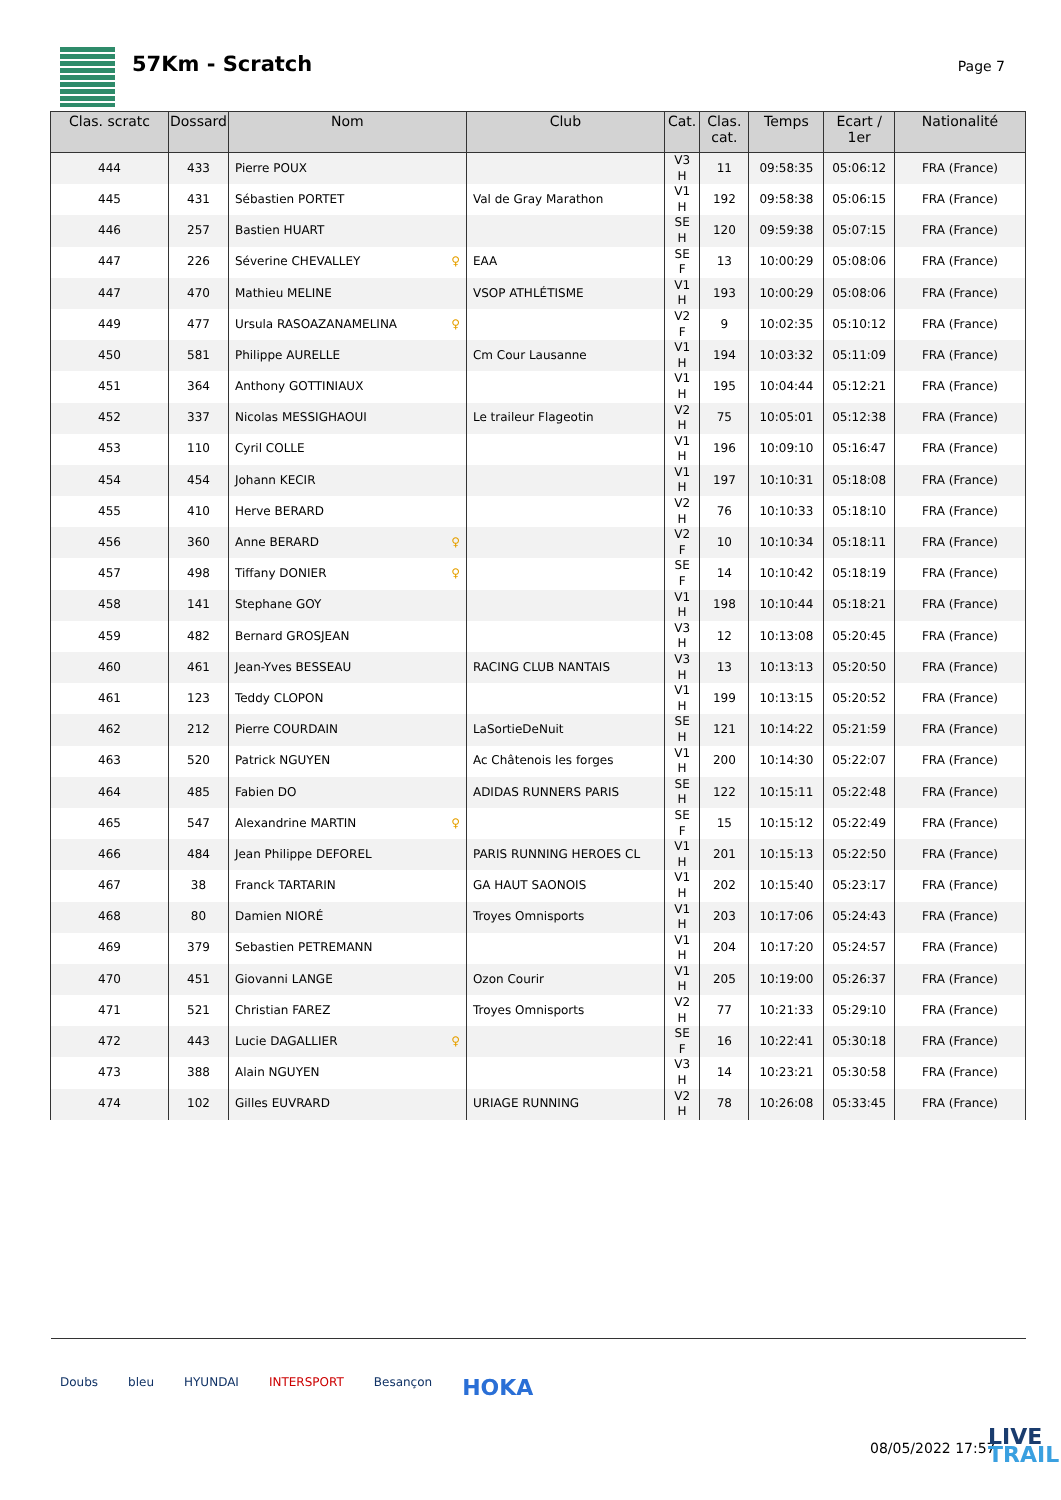57Km - Scratch
Page 7
| Clas. scratc | Dossard | Nom | Club | Cat. | Clas. cat. | Temps | Ecart / 1er | Nationalité |
| --- | --- | --- | --- | --- | --- | --- | --- | --- |
| 444 | 433 | Pierre POUX | | V3 H | 11 | 09:58:35 | 05:06:12 | FRA (France) |
| 445 | 431 | Sébastien PORTET | Val de Gray Marathon | V1 H | 192 | 09:58:38 | 05:06:15 | FRA (France) |
| 446 | 257 | Bastien HUART | | SE H | 120 | 09:59:38 | 05:07:15 | FRA (France) |
| 447 | 226 | Séverine CHEVALLEY ♀ | EAA | SE F | 13 | 10:00:29 | 05:08:06 | FRA (France) |
| 447 | 470 | Mathieu MELINE | VSOP ATHLÉTISME | V1 H | 193 | 10:00:29 | 05:08:06 | FRA (France) |
| 449 | 477 | Ursula RASOAZANAMELINA ♀ | | V2 F | 9 | 10:02:35 | 05:10:12 | FRA (France) |
| 450 | 581 | Philippe AURELLE | Cm Cour Lausanne | V1 H | 194 | 10:03:32 | 05:11:09 | FRA (France) |
| 451 | 364 | Anthony GOTTINIAUX | | V1 H | 195 | 10:04:44 | 05:12:21 | FRA (France) |
| 452 | 337 | Nicolas MESSIGHAOUI | Le traileur Flageotin | V2 H | 75 | 10:05:01 | 05:12:38 | FRA (France) |
| 453 | 110 | Cyril COLLE | | V1 H | 196 | 10:09:10 | 05:16:47 | FRA (France) |
| 454 | 454 | Johann KECIR | | V1 H | 197 | 10:10:31 | 05:18:08 | FRA (France) |
| 455 | 410 | Herve BERARD | | V2 H | 76 | 10:10:33 | 05:18:10 | FRA (France) |
| 456 | 360 | Anne BERARD ♀ | | V2 F | 10 | 10:10:34 | 05:18:11 | FRA (France) |
| 457 | 498 | Tiffany DONIER ♀ | | SE F | 14 | 10:10:42 | 05:18:19 | FRA (France) |
| 458 | 141 | Stephane GOY | | V1 H | 198 | 10:10:44 | 05:18:21 | FRA (France) |
| 459 | 482 | Bernard GROSJEAN | | V3 H | 12 | 10:13:08 | 05:20:45 | FRA (France) |
| 460 | 461 | Jean-Yves BESSEAU | RACING CLUB NANTAIS | V3 H | 13 | 10:13:13 | 05:20:50 | FRA (France) |
| 461 | 123 | Teddy CLOPON | | V1 H | 199 | 10:13:15 | 05:20:52 | FRA (France) |
| 462 | 212 | Pierre COURDAIN | LaSortieDeNuit | SE H | 121 | 10:14:22 | 05:21:59 | FRA (France) |
| 463 | 520 | Patrick NGUYEN | Ac Châtenois les forges | V1 H | 200 | 10:14:30 | 05:22:07 | FRA (France) |
| 464 | 485 | Fabien DO | ADIDAS RUNNERS PARIS | SE H | 122 | 10:15:11 | 05:22:48 | FRA (France) |
| 465 | 547 | Alexandrine MARTIN ♀ | | SE F | 15 | 10:15:12 | 05:22:49 | FRA (France) |
| 466 | 484 | Jean Philippe DEFOREL | PARIS RUNNING HEROES CL | V1 H | 201 | 10:15:13 | 05:22:50 | FRA (France) |
| 467 | 38 | Franck TARTARIN | GA HAUT SAONOIS | V1 H | 202 | 10:15:40 | 05:23:17 | FRA (France) |
| 468 | 80 | Damien NIORÉ | Troyes Omnisports | V1 H | 203 | 10:17:06 | 05:24:43 | FRA (France) |
| 469 | 379 | Sebastien PETREMANN | | V1 H | 204 | 10:17:20 | 05:24:57 | FRA (France) |
| 470 | 451 | Giovanni LANGE | Ozon Courir | V1 H | 205 | 10:19:00 | 05:26:37 | FRA (France) |
| 471 | 521 | Christian FAREZ | Troyes Omnisports | V2 H | 77 | 10:21:33 | 05:29:10 | FRA (France) |
| 472 | 443 | Lucie DAGALLIER ♀ | | SE F | 16 | 10:22:41 | 05:30:18 | FRA (France) |
| 473 | 388 | Alain NGUYEN | | V3 H | 14 | 10:23:21 | 05:30:58 | FRA (France) |
| 474 | 102 | Gilles EUVRARD | URIAGE RUNNING | V2 H | 78 | 10:26:08 | 05:33:45 | FRA (France) |
Doubs bleu HYUNDAI INTERSPORT Besançon HOKA
08/05/2022 17:57
LIVE
TRAIL